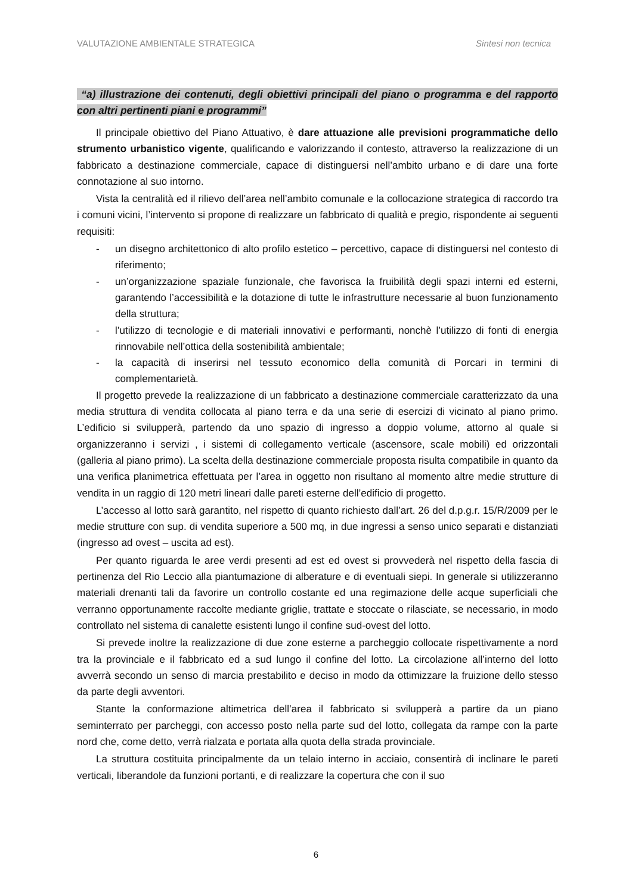VALUTAZIONE AMBIENTALE STRATEGICA Sintesi non tecnica
“a) illustrazione dei contenuti, degli obiettivi principali del piano o programma e del rapporto con altri pertinenti piani e programmi”
Il principale obiettivo del Piano Attuativo, è dare attuazione alle previsioni programmatiche dello strumento urbanistico vigente, qualificando e valorizzando il contesto, attraverso la realizzazione di un fabbricato a destinazione commerciale, capace di distinguersi nell’ambito urbano e di dare una forte connotazione al suo intorno.
Vista la centralità ed il rilievo dell’area nell’ambito comunale e la collocazione strategica di raccordo tra i comuni vicini, l’intervento si propone di realizzare un fabbricato di qualità e pregio, rispondente ai seguenti requisiti:
- un disegno architettonico di alto profilo estetico – percettivo, capace di distinguersi nel contesto di riferimento;
- un’organizzazione spaziale funzionale, che favorisca la fruibilità degli spazi interni ed esterni, garantendo l’accessibilità e la dotazione di tutte le infrastrutture necessarie al buon funzionamento della struttura;
- l’utilizzo di tecnologie e di materiali innovativi e performanti, nonchè l’utilizzo di fonti di energia rinnovabile nell’ottica della sostenibilità ambientale;
- la capacità di inserirsi nel tessuto economico della comunità di Porcari in termini di complementarietà.
Il progetto prevede la realizzazione di un fabbricato a destinazione commerciale caratterizzato da una media struttura di vendita collocata al piano terra e da una serie di esercizi di vicinato al piano primo. L’edificio si svilupperà, partendo da uno spazio di ingresso a doppio volume, attorno al quale si organizzeranno i servizi , i sistemi di collegamento verticale (ascensore, scale mobili) ed orizzontali (galleria al piano primo). La scelta della destinazione commerciale proposta risulta compatibile in quanto da una verifica planimetrica effettuata per l’area in oggetto non risultano al momento altre medie strutture di vendita in un raggio di 120 metri lineari dalle pareti esterne dell’edificio di progetto.
L’accesso al lotto sarà garantito, nel rispetto di quanto richiesto dall’art. 26 del d.p.g.r. 15/R/2009 per le medie strutture con sup. di vendita superiore a 500 mq, in due ingressi a senso unico separati e distanziati (ingresso ad ovest – uscita ad est).
Per quanto riguarda le aree verdi presenti ad est ed ovest si provvederà nel rispetto della fascia di pertinenza del Rio Leccio alla piantumazione di alberature e di eventuali siepi. In generale si utilizzeranno materiali drenanti tali da favorire un controllo costante ed una regimazione delle acque superficiali che verranno opportunamente raccolte mediante griglie, trattate e stoccate o rilasciate, se necessario, in modo controllato nel sistema di canalette esistenti lungo il confine sud-ovest del lotto.
Si prevede inoltre la realizzazione di due zone esterne a parcheggio collocate rispettivamente a nord tra la provinciale e il fabbricato ed a sud lungo il confine del lotto. La circolazione all’interno del lotto avverrà secondo un senso di marcia prestabilito e deciso in modo da ottimizzare la fruizione dello stesso da parte degli avventori.
Stante la conformazione altimetrica dell’area il fabbricato si svilupperà a partire da un piano seminterrato per parcheggi, con accesso posto nella parte sud del lotto, collegata da rampe con la parte nord che, come detto, verrà rialzata e portata alla quota della strada provinciale.
La struttura costituita principalmente da un telaio interno in acciaio, consentirà di inclinare le pareti verticali, liberandole da funzioni portanti, e di realizzare la copertura che con il suo
6